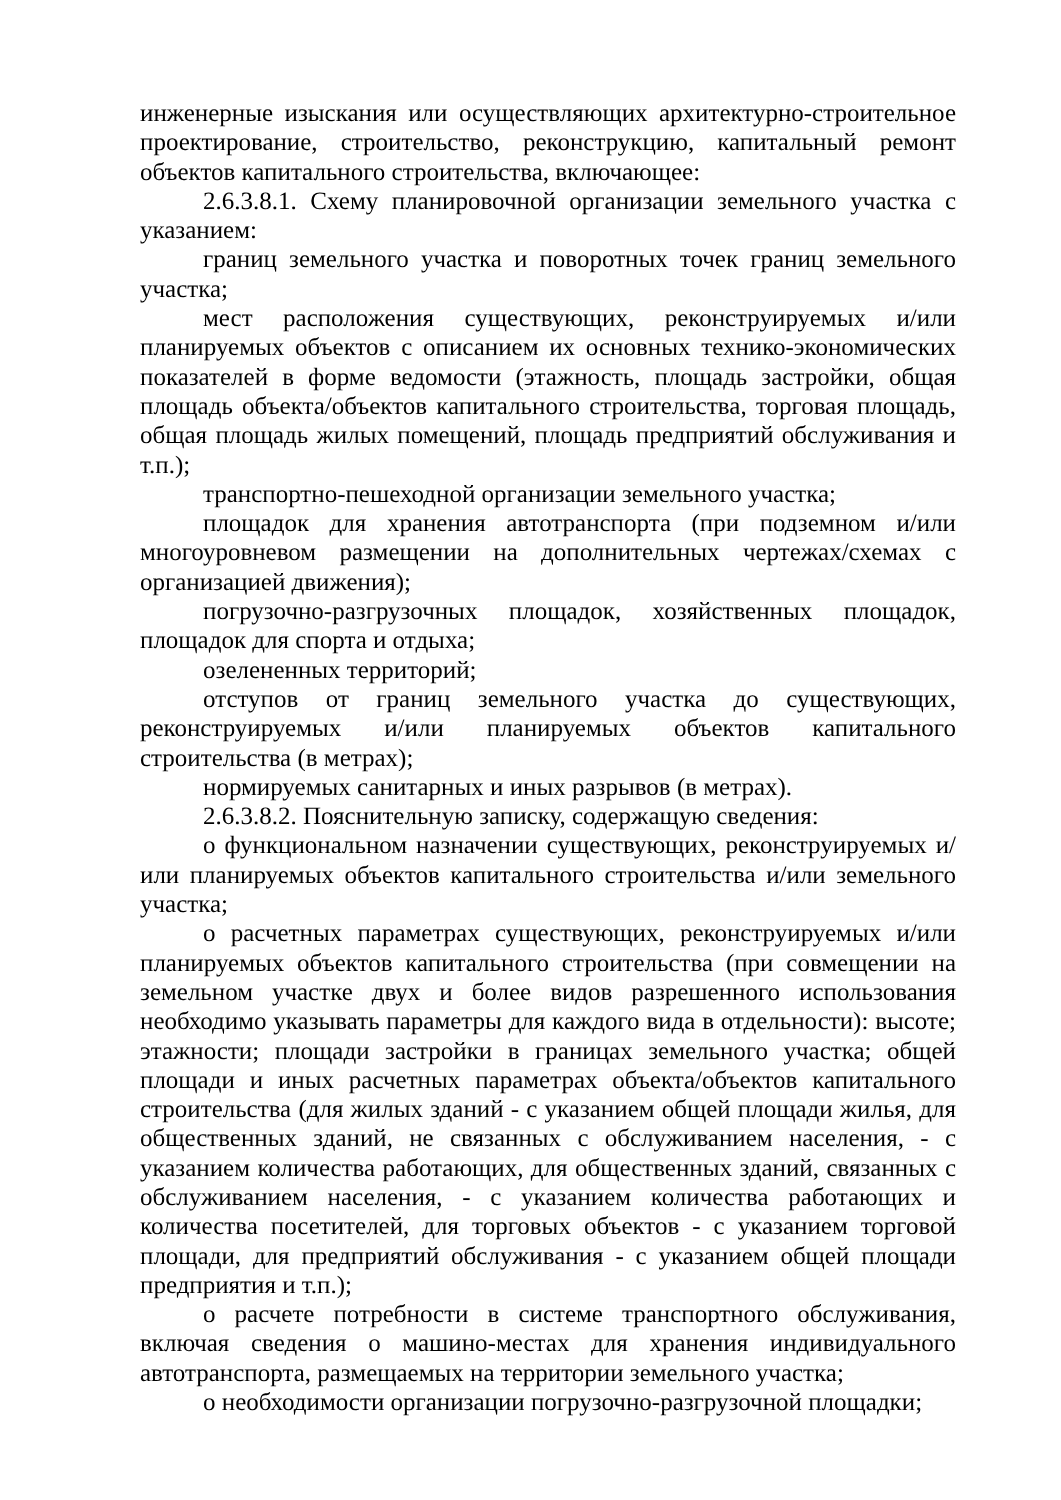инженерные изыскания или осуществляющих архитектурно-строительное проектирование, строительство, реконструкцию, капитальный ремонт объектов капитального строительства, включающее:
2.6.3.8.1. Схему планировочной организации земельного участка с указанием:
границ земельного участка и поворотных точек границ земельного участка;
мест расположения существующих, реконструируемых и/или планируемых объектов с описанием их основных технико-экономических показателей в форме ведомости (этажность, площадь застройки, общая площадь объекта/объектов капитального строительства, торговая площадь, общая площадь жилых помещений, площадь предприятий обслуживания и т.п.);
транспортно-пешеходной организации земельного участка;
площадок для хранения автотранспорта (при подземном и/или многоуровневом размещении на дополнительных чертежах/схемах с организацией движения);
погрузочно-разгрузочных площадок, хозяйственных площадок, площадок для спорта и отдыха;
озелененных территорий;
отступов от границ земельного участка до существующих, реконструируемых и/или планируемых объектов капитального строительства (в метрах);
нормируемых санитарных и иных разрывов (в метрах).
2.6.3.8.2. Пояснительную записку, содержащую сведения:
о функциональном назначении существующих, реконструируемых и/или планируемых объектов капитального строительства и/или земельного участка;
о расчетных параметрах существующих, реконструируемых и/или планируемых объектов капитального строительства (при совмещении на земельном участке двух и более видов разрешенного использования необходимо указывать параметры для каждого вида в отдельности): высоте; этажности; площади застройки в границах земельного участка; общей площади и иных расчетных параметрах объекта/объектов капитального строительства (для жилых зданий - с указанием общей площади жилья, для общественных зданий, не связанных с обслуживанием населения, - с указанием количества работающих, для общественных зданий, связанных с обслуживанием населения, - с указанием количества работающих и количества посетителей, для торговых объектов - с указанием торговой площади, для предприятий обслуживания - с указанием общей площади предприятия и т.п.);
о расчете потребности в системе транспортного обслуживания, включая сведения о машино-местах для хранения индивидуального автотранспорта, размещаемых на территории земельного участка;
о необходимости организации погрузочно-разгрузочной площадки;